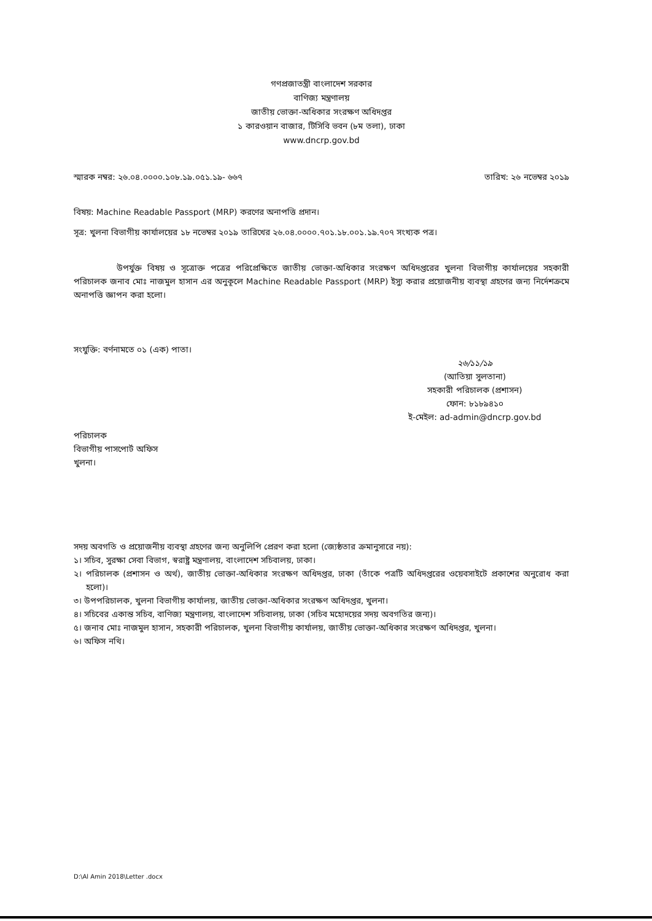গণপ্রজাতন্ত্রী বাংলাদেশ সরকার
বাণিজ্য মন্ত্রণালয়
জাতীয় ভোক্তা-অধিকার সংরক্ষণ অধিদপ্তর
১ কারওয়ান বাজার, টিসিবি ভবন (৮ম তলা), ঢাকা
www.dncrp.gov.bd
স্মারক নম্বর: ২৬.০৪.০০০০.১০৮.১৯.০৫১.১৯- ৬৬৭ তারিখ: ২৬ নভেম্বর ২০১৯
বিষয়: Machine Readable Passport (MRP) করণের অনাপত্তি প্রদান।
সূত্র: খুলনা বিভাগীয় কার্যালয়ের ১৮ নভেম্বর ২০১৯ তারিখের ২৬.০৪.০০০০.৭০১.১৮.০০১.১৯.৭০৭ সংখ্যক পত্র।
উপর্যুক্ত বিষয় ও সূত্রোক্ত পত্রের পরিপ্রেক্ষিতে জাতীয় ভোক্তা-অধিকার সংরক্ষণ অধিদপ্তরের খুলনা বিভাগীয় কার্যালয়ের সহকারী পরিচালক জনাব মোঃ নাজমুল হাসান এর অনুকূলে Machine Readable Passport (MRP) ইস্যু করার প্রয়োজনীয় ব্যবস্থা গ্রহণের জন্য নির্দেশক্রমে অনাপত্তি জ্ঞাপন করা হলো।
সংযুক্তি: বর্ণনামতে ০১ (এক) পাতা।
২৬/১১/১৯
(আতিয়া সুলতানা)
সহকারী পরিচালক (প্রশাসন)
ফোন: ৮১৮৯৪১০
ই-মেইল: ad-admin@dncrp.gov.bd
পরিচালক
বিভাগীয় পাসপোর্ট অফিস
খুলনা।
সদয় অবগতি ও প্রয়োজনীয় ব্যবস্থা গ্রহণের জন্য অনুলিপি প্রেরণ করা হলো (জ্যেষ্ঠতার ক্রমানুসারে নয়):
১। সচিব, সুরক্ষা সেবা বিভাগ, স্বরাষ্ট্র মন্ত্রণালয়, বাংলাদেশ সচিবালয়, ঢাকা।
২। পরিচালক (প্রশাসন ও অর্থ), জাতীয় ভোক্তা-অধিকার সংরক্ষণ অধিদপ্তর, ঢাকা (তাঁকে পত্রটি অধিদপ্তরের ওয়েবসাইটে প্রকাশের অনুরোধ করা হলো)।
৩। উপপরিচালক, খুলনা বিভাগীয় কার্যালয়, জাতীয় ভোক্তা-অধিকার সংরক্ষণ অধিদপ্তর, খুলনা।
৪। সচিবের একান্ত সচিব, বাণিজ্য মন্ত্রণালয়, বাংলাদেশ সচিবালয়, ঢাকা (সচিব মহোদয়ের সদয় অবগতির জন্য)।
৫। জনাব মোঃ নাজমুল হাসান, সহকারী পরিচালক, খুলনা বিভাগীয় কার্যালয়, জাতীয় ভোক্তা-অধিকার সংরক্ষণ অধিদপ্তর, খুলনা।
৬। অফিস নথি।
D:\Al Amin 2018\Letter .docx